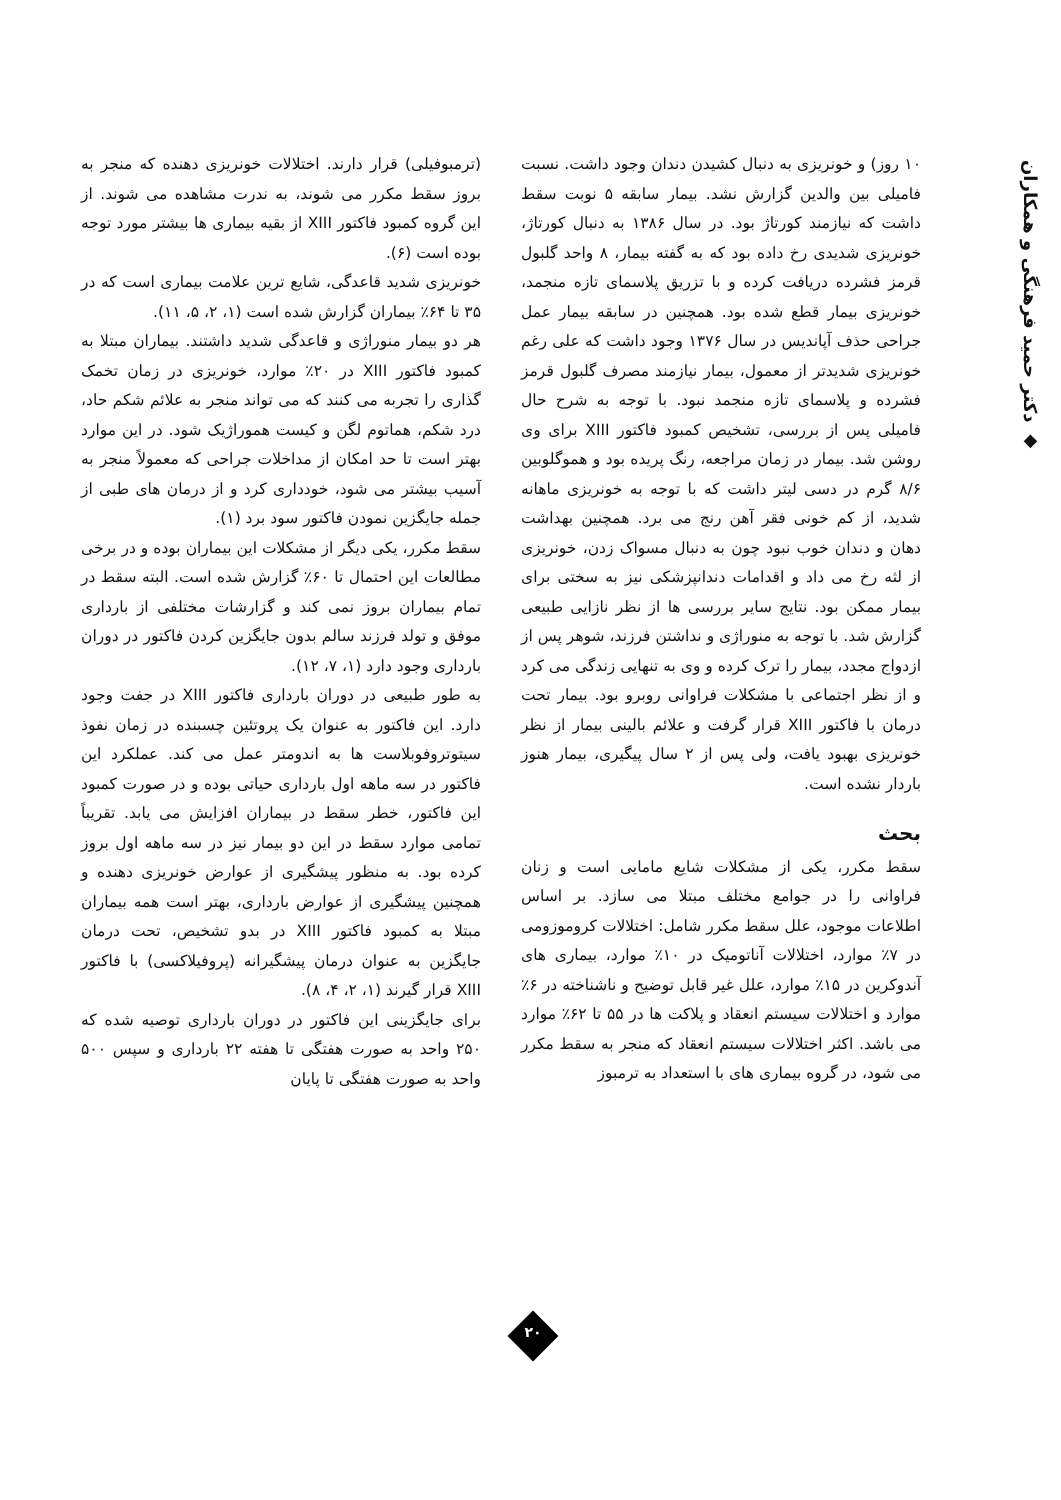◆ دکتر حمید فرهنگی و همکاران
۱۰ روز) و خونریزی به دنبال کشیدن دندان وجود داشت. نسبت فامیلی بین والدین گزارش نشد. بیمار سابقه ۵ نوبت سقط داشت که نیازمند کورتاژ بود. در سال ۱۳۸۶ به دنبال کورتاژ، خونریزی شدیدی رخ داده بود که به گفته بیمار، ۸ واحد گلبول قرمز فشرده دریافت کرده و با تزریق پلاسمای تازه منجمد، خونریزی بیمار قطع شده بود. همچنین در سابقه بیمار عمل جراحی حذف آپاندیس در سال ۱۳۷۶ وجود داشت که علی رغم خونریزی شدیدتر از معمول، بیمار نیازمند مصرف گلبول قرمز فشرده و پلاسمای تازه منجمد نبود. با توجه به شرح حال فامیلی پس از بررسی، تشخیص کمبود فاکتور XIII برای وی روشن شد. بیمار در زمان مراجعه، رنگ پریده بود و هموگلوبین ۸/۶ گرم در دسی لیتر داشت که با توجه به خونریزی ماهانه شدید، از کم خونی فقر آهن رنج می برد. همچنین بهداشت دهان و دندان خوب نبود چون به دنبال مسواک زدن، خونریزی از لثه رخ می داد و اقدامات دندانپزشکی نیز به سختی برای بیمار ممکن بود. نتایج سایر بررسی ها از نظر نازایی طبیعی گزارش شد. با توجه به منوراژی و نداشتن فرزند، شوهر پس از ازدواج مجدد، بیمار را ترک کرده و وی به تنهایی زندگی می کرد و از نظر اجتماعی با مشکلات فراوانی روبرو بود. بیمار تحت درمان با فاکتور XIII قرار گرفت و علائم بالینی بیمار از نظر خونریزی بهبود یافت، ولی پس از ۲ سال پیگیری، بیمار هنوز باردار نشده است.
بحث
سقط مکرر، یکی از مشکلات شایع مامایی است و زنان فراوانی را در جوامع مختلف مبتلا می سازد. بر اساس اطلاعات موجود، علل سقط مکرر شامل: اختلالات کروموزومی در ۷٪ موارد، اختلالات آناتومیک در ۱۰٪ موارد، بیماری های آندوکرین در ۱۵٪ موارد، علل غیر قابل توضیح و ناشناخته در ۶٪ موارد و اختلالات سیستم انعقاد و پلاکت ها در ۵۵ تا ۶۲٪ موارد می باشد. اکثر اختلالات سیستم انعقاد که منجر به سقط مکرر می شود، در گروه بیماری های با استعداد به ترمبوز
(ترمبوفیلی) قرار دارند. اختلالات خونریزی دهنده که منجر به بروز سقط مکرر می شوند، به ندرت مشاهده می شوند. از این گروه کمبود فاکتور XIII از بقیه بیماری ها بیشتر مورد توجه بوده است (۶).
خونریزی شدید قاعدگی، شایع ترین علامت بیماری است که در ۳۵ تا ۶۴٪ بیماران گزارش شده است (۱، ۲، ۵، ۱۱).
هر دو بیمار منوراژی و قاعدگی شدید داشتند. بیماران مبتلا به کمبود فاکتور XIII در ۲۰٪ موارد، خونریزی در زمان تخمک گذاری را تجربه می کنند که می تواند منجر به علائم شکم حاد، درد شکم، هماتوم لگن و کیست هموراژیک شود. در این موارد بهتر است تا حد امکان از مداخلات جراحی که معمولاً منجر به آسیب بیشتر می شود، خودداری کرد و از درمان های طبی از جمله جایگزین نمودن فاکتور سود برد (۱).
سقط مکرر، یکی دیگر از مشکلات این بیماران بوده و در برخی مطالعات این احتمال تا ۶۰٪ گزارش شده است. البته سقط در تمام بیماران بروز نمی کند و گزارشات مختلفی از بارداری موفق و تولد فرزند سالم بدون جایگزین کردن فاکتور در دوران بارداری وجود دارد (۱، ۷، ۱۲).
به طور طبیعی در دوران بارداری فاکتور XIII در جفت وجود دارد. این فاکتور به عنوان یک پروتئین چسبنده در زمان نفوذ سیتوتروفوبلاست ها به اندومتر عمل می کند. عملکرد این فاکتور در سه ماهه اول بارداری حیاتی بوده و در صورت کمبود این فاکتور، خطر سقط در بیماران افزایش می یابد. تقریباً تمامی موارد سقط در این دو بیمار نیز در سه ماهه اول بروز کرده بود. به منظور پیشگیری از عوارض خونریزی دهنده و همچنین پیشگیری از عوارض بارداری، بهتر است همه بیماران مبتلا به کمبود فاکتور XIII در بدو تشخیص، تحت درمان جایگزین به عنوان درمان پیشگیرانه (پروفیلاکسی) با فاکتور XIII قرار گیرند (۱، ۲، ۴، ۸).
برای جایگزینی این فاکتور در دوران بارداری توصیه شده که ۲۵۰ واحد به صورت هفتگی تا هفته ۲۲ بارداری و سپس ۵۰۰ واحد به صورت هفتگی تا پایان
۲۰